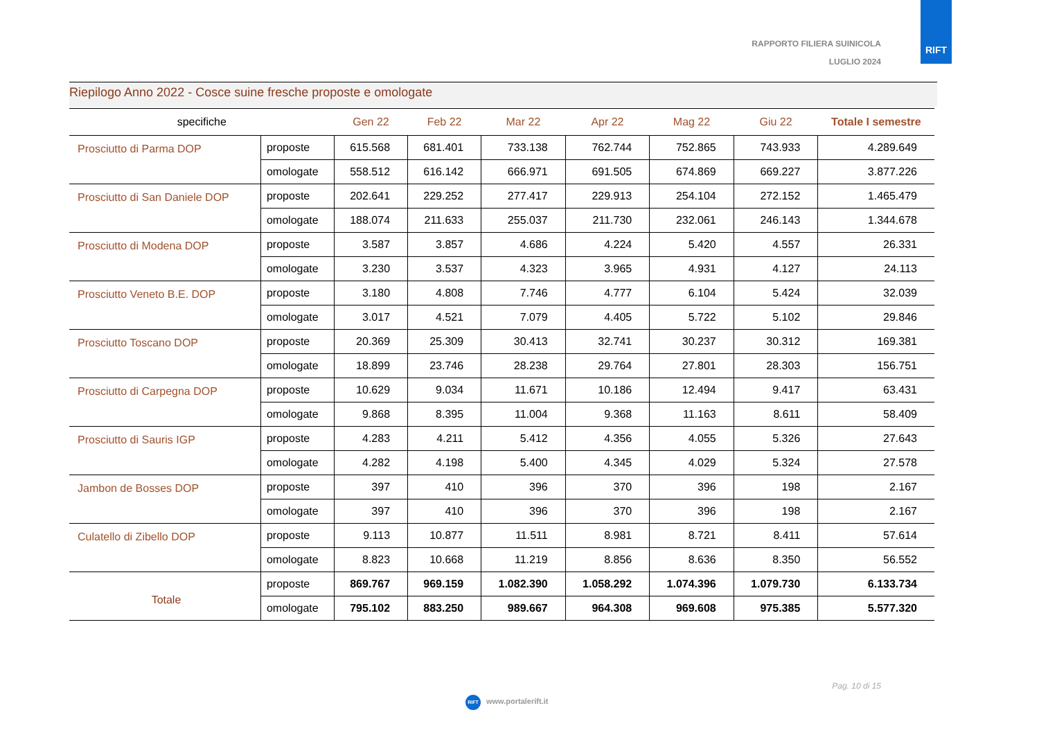RAPPORTO FILIERA SUINICOLA
LUGLIO 2024
RIFT
Riepilogo Anno 2022 - Cosce suine fresche proposte e omologate
| specifiche | | Gen 22 | Feb 22 | Mar 22 | Apr 22 | Mag 22 | Giu 22 | Totale I semestre |
| --- | --- | --- | --- | --- | --- | --- | --- | --- |
| Prosciutto di Parma DOP | proposte | 615.568 | 681.401 | 733.138 | 762.744 | 752.865 | 743.933 | 4.289.649 |
| | omologate | 558.512 | 616.142 | 666.971 | 691.505 | 674.869 | 669.227 | 3.877.226 |
| Prosciutto di San Daniele DOP | proposte | 202.641 | 229.252 | 277.417 | 229.913 | 254.104 | 272.152 | 1.465.479 |
| | omologate | 188.074 | 211.633 | 255.037 | 211.730 | 232.061 | 246.143 | 1.344.678 |
| Prosciutto di Modena DOP | proposte | 3.587 | 3.857 | 4.686 | 4.224 | 5.420 | 4.557 | 26.331 |
| | omologate | 3.230 | 3.537 | 4.323 | 3.965 | 4.931 | 4.127 | 24.113 |
| Prosciutto Veneto B.E. DOP | proposte | 3.180 | 4.808 | 7.746 | 4.777 | 6.104 | 5.424 | 32.039 |
| | omologate | 3.017 | 4.521 | 7.079 | 4.405 | 5.722 | 5.102 | 29.846 |
| Prosciutto Toscano DOP | proposte | 20.369 | 25.309 | 30.413 | 32.741 | 30.237 | 30.312 | 169.381 |
| | omologate | 18.899 | 23.746 | 28.238 | 29.764 | 27.801 | 28.303 | 156.751 |
| Prosciutto di Carpegna DOP | proposte | 10.629 | 9.034 | 11.671 | 10.186 | 12.494 | 9.417 | 63.431 |
| | omologate | 9.868 | 8.395 | 11.004 | 9.368 | 11.163 | 8.611 | 58.409 |
| Prosciutto di Sauris IGP | proposte | 4.283 | 4.211 | 5.412 | 4.356 | 4.055 | 5.326 | 27.643 |
| | omologate | 4.282 | 4.198 | 5.400 | 4.345 | 4.029 | 5.324 | 27.578 |
| Jambon de Bosses DOP | proposte | 397 | 410 | 396 | 370 | 396 | 198 | 2.167 |
| | omologate | 397 | 410 | 396 | 370 | 396 | 198 | 2.167 |
| Culatello di Zibello DOP | proposte | 9.113 | 10.877 | 11.511 | 8.981 | 8.721 | 8.411 | 57.614 |
| | omologate | 8.823 | 10.668 | 11.219 | 8.856 | 8.636 | 8.350 | 56.552 |
| Totale | proposte | 869.767 | 969.159 | 1.082.390 | 1.058.292 | 1.074.396 | 1.079.730 | 6.133.734 |
| | omologate | 795.102 | 883.250 | 989.667 | 964.308 | 969.608 | 975.385 | 5.577.320 |
Pag. 10 di 15
RIFT www.portalerift.it